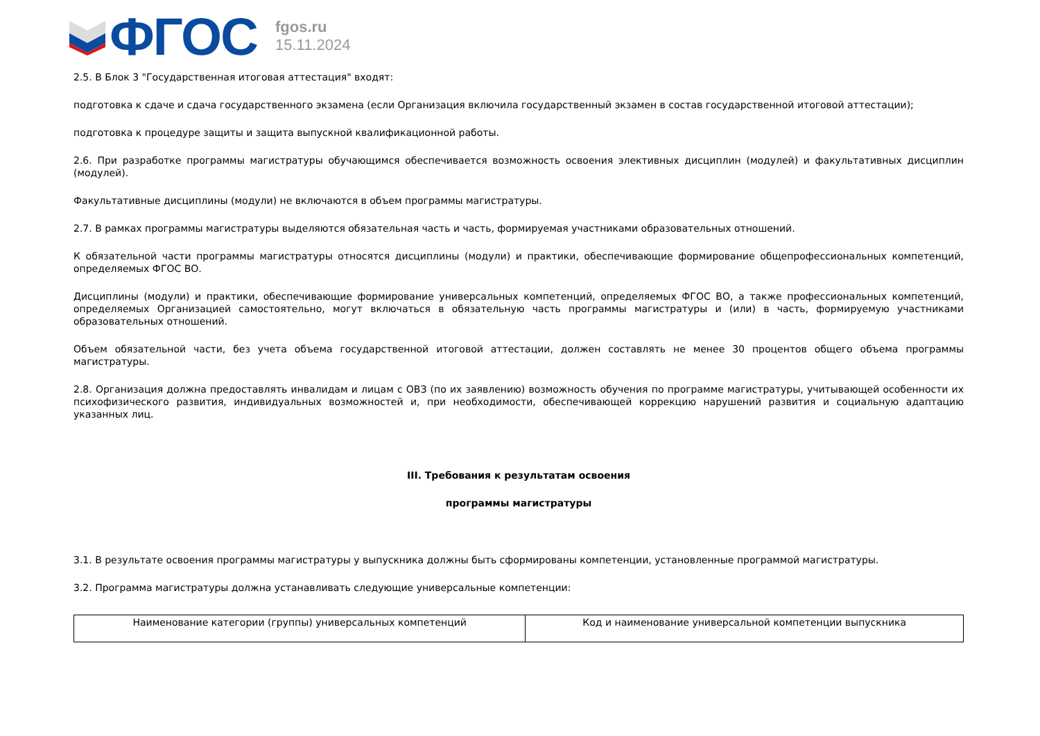ФГОС
fgos.ru
15.11.2024
2.5. В Блок 3 "Государственная итоговая аттестация" входят:
подготовка к сдаче и сдача государственного экзамена (если Организация включила государственный экзамен в состав государственной итоговой аттестации);
подготовка к процедуре защиты и защита выпускной квалификационной работы.
2.6. При разработке программы магистратуры обучающимся обеспечивается возможность освоения элективных дисциплин (модулей) и факультативных дисциплин (модулей).
Факультативные дисциплины (модули) не включаются в объем программы магистратуры.
2.7. В рамках программы магистратуры выделяются обязательная часть и часть, формируемая участниками образовательных отношений.
К обязательной части программы магистратуры относятся дисциплины (модули) и практики, обеспечивающие формирование общепрофессиональных компетенций, определяемых ФГОС ВО.
Дисциплины (модули) и практики, обеспечивающие формирование универсальных компетенций, определяемых ФГОС ВО, а также профессиональных компетенций, определяемых Организацией самостоятельно, могут включаться в обязательную часть программы магистратуры и (или) в часть, формируемую участниками образовательных отношений.
Объем обязательной части, без учета объема государственной итоговой аттестации, должен составлять не менее 30 процентов общего объема программы магистратуры.
2.8. Организация должна предоставлять инвалидам и лицам с ОВЗ (по их заявлению) возможность обучения по программе магистратуры, учитывающей особенности их психофизического развития, индивидуальных возможностей и, при необходимости, обеспечивающей коррекцию нарушений развития и социальную адаптацию указанных лиц.
III. Требования к результатам освоения
программы магистратуры
3.1. В результате освоения программы магистратуры у выпускника должны быть сформированы компетенции, установленные программой магистратуры.
3.2. Программа магистратуры должна устанавливать следующие универсальные компетенции:
| Наименование категории (группы) универсальных компетенций | Код и наименование универсальной компетенции выпускника |
| --- | --- |